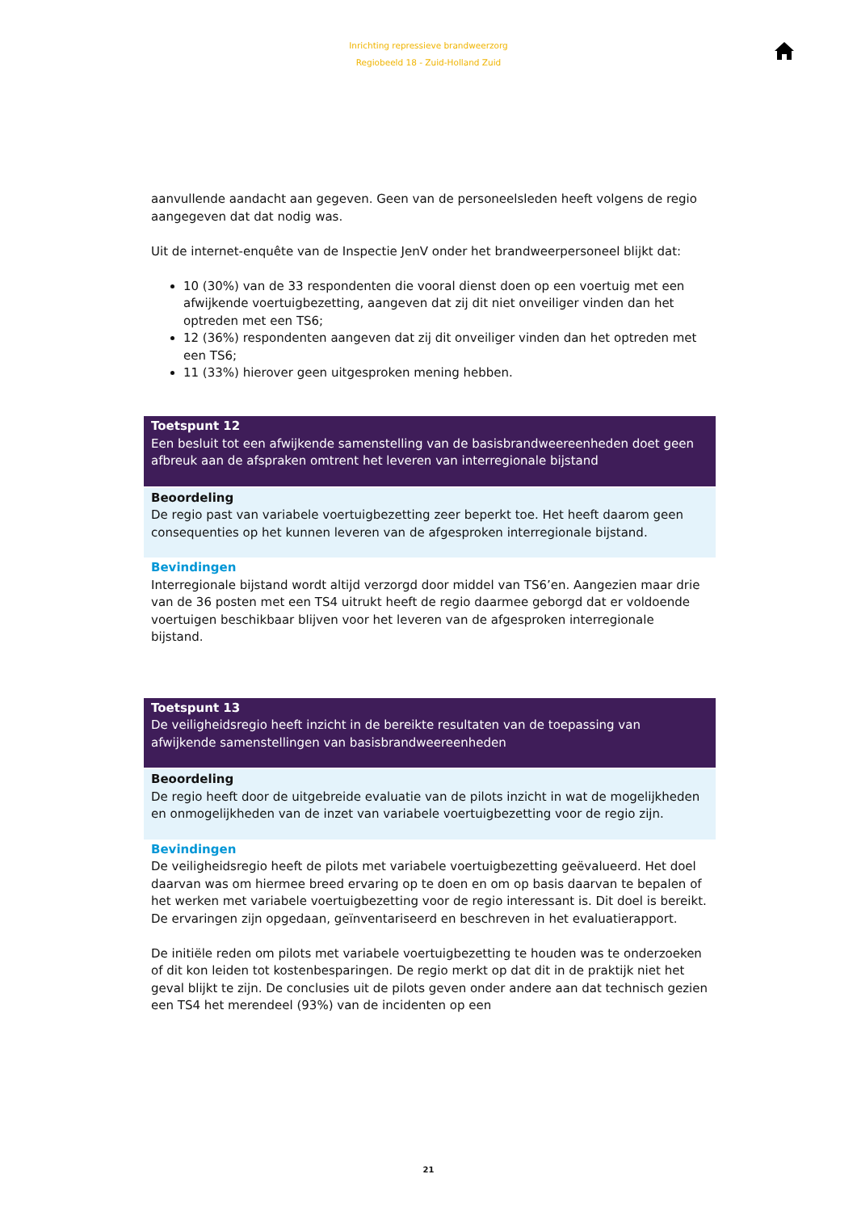Inrichting repressieve brandweerzorg
Regiobeeld 18 - Zuid-Holland Zuid
aanvullende aandacht aan gegeven. Geen van de personeelsleden heeft volgens de regio aangegeven dat dat nodig was.
Uit de internet-enquête van de Inspectie JenV onder het brandweerpersoneel blijkt dat:
10 (30%) van de 33 respondenten die vooral dienst doen op een voertuig met een afwijkende voertuigbezetting, aangeven dat zij dit niet onveiliger vinden dan het optreden met een TS6;
12 (36%) respondenten aangeven dat zij dit onveiliger vinden dan het optreden met een TS6;
11 (33%) hierover geen uitgesproken mening hebben.
Toetspunt 12
Een besluit tot een afwijkende samenstelling van de basisbrandweereenheden doet geen afbreuk aan de afspraken omtrent het leveren van interregionale bijstand
Beoordeling
De regio past van variabele voertuigbezetting zeer beperkt toe. Het heeft daarom geen consequenties op het kunnen leveren van de afgesproken interregionale bijstand.
Bevindingen
Interregionale bijstand wordt altijd verzorgd door middel van TS6’en. Aangezien maar drie van de 36 posten met een TS4 uitrukt heeft de regio daarmee geborgd dat er voldoende voertuigen beschikbaar blijven voor het leveren van de afgesproken interregionale bijstand.
Toetspunt 13
De veiligheidsregio heeft inzicht in de bereikte resultaten van de toepassing van afwijkende samenstellingen van basisbrandweereenheden
Beoordeling
De regio heeft door de uitgebreide evaluatie van de pilots inzicht in wat de mogelijkheden en onmogelijkheden van de inzet van variabele voertuigbezetting voor de regio zijn.
Bevindingen
De veiligheidsregio heeft de pilots met variabele voertuigbezetting geëvalueerd. Het doel daarvan was om hiermee breed ervaring op te doen en om op basis daarvan te bepalen of het werken met variabele voertuigbezetting voor de regio interessant is. Dit doel is bereikt. De ervaringen zijn opgedaan, geïnventariseerd en beschreven in het evaluatierapport.
De initiële reden om pilots met variabele voertuigbezetting te houden was te onderzoeken of dit kon leiden tot kostenbesparingen. De regio merkt op dat dit in de praktijk niet het geval blijkt te zijn. De conclusies uit de pilots geven onder andere aan dat technisch gezien een TS4 het merendeel (93%) van de incidenten op een
21